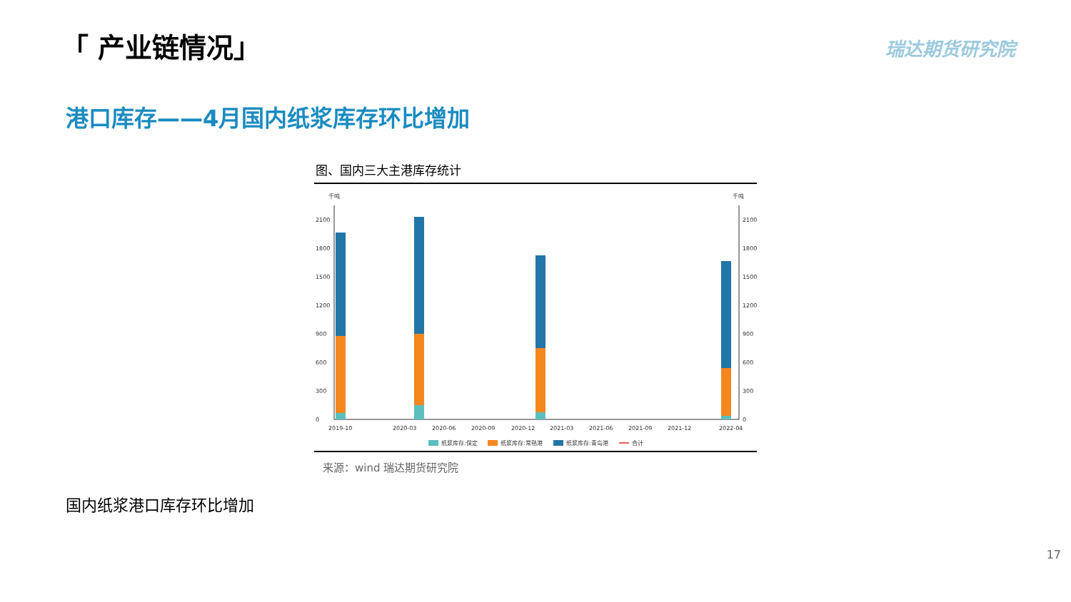「 产业链情况」 瑞达期货研究院
港口库存——4月国内纸浆库存环比增加
图、国内三大主港库存统计
千吨
千吨
0
300
600
900
1200
1500
1800
2100
0
300
600
900
1200
1500
1800
2100
2019-10
2020-03
2020-06
2020-09
2020-12
2021-03
2021-06
2021-09
2021-12
2022-04
纸浆库存:保定
纸浆库存:常熟港
纸浆库存:青岛港
合计
来源：wind 瑞达期货研究院
国内纸浆港口库存环比增加
17